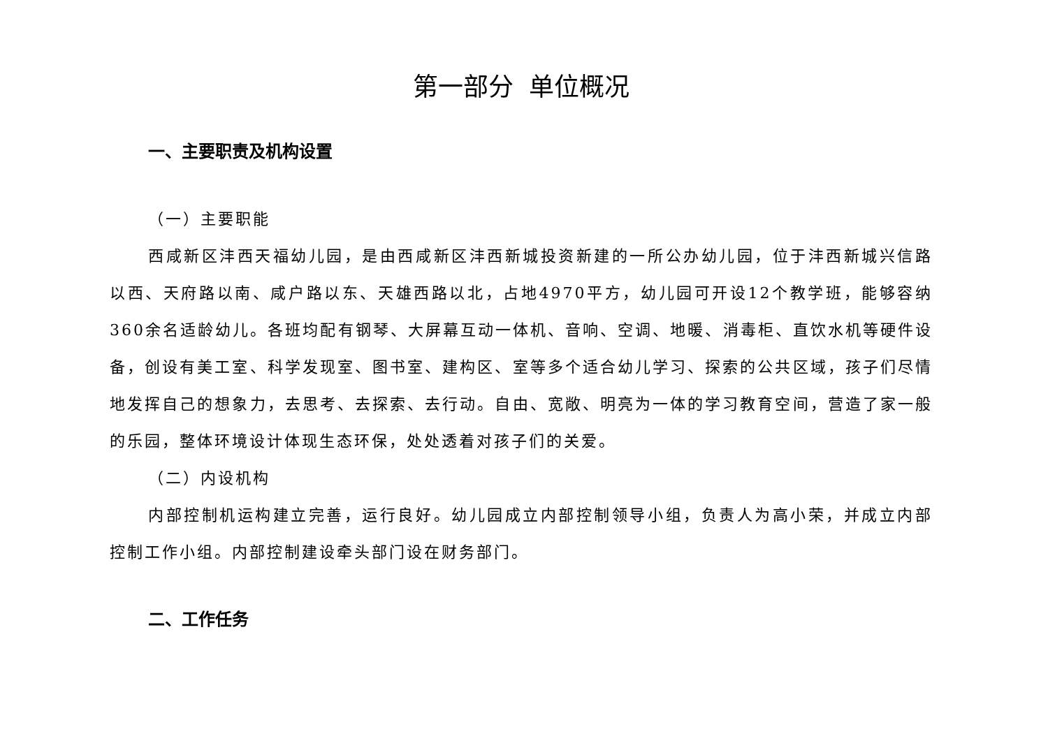第一部分 单位概况
一、主要职责及机构设置
（一）主要职能
西咸新区沣西天福幼儿园，是由西咸新区沣西新城投资新建的一所公办幼儿园，位于沣西新城兴信路以西、天府路以南、咸户路以东、天雄西路以北，占地4970平方，幼儿园可开设12个教学班，能够容纳360余名适龄幼儿。各班均配有钢琴、大屏幕互动一体机、音响、空调、地暖、消毒柜、直饮水机等硬件设备，创设有美工室、科学发现室、图书室、建构区、室等多个适合幼儿学习、探索的公共区域，孩子们尽情地发挥自己的想象力，去思考、去探索、去行动。自由、宽敞、明亮为一体的学习教育空间，营造了家一般的乐园，整体环境设计体现生态环保，处处透着对孩子们的关爱。
（二）内设机构
内部控制机运构建立完善，运行良好。幼儿园成立内部控制领导小组，负责人为高小荣，并成立内部控制工作小组。内部控制建设牵头部门设在财务部门。
二、工作任务